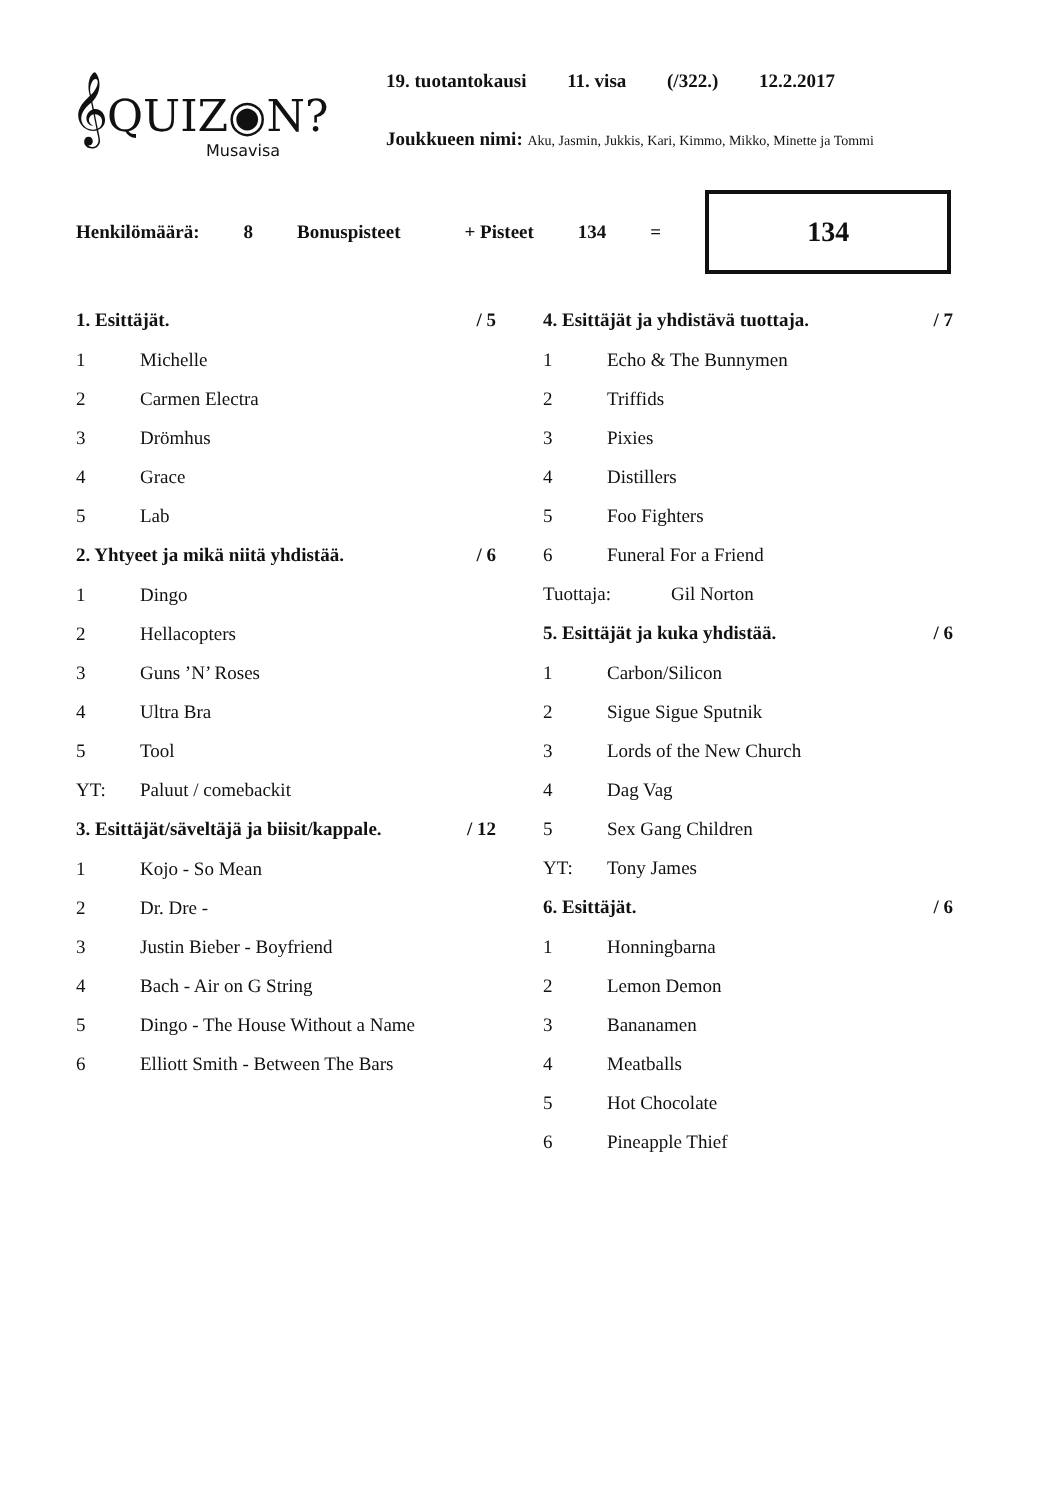𝄞QUIZ◉N?
Musavisa
19. tuotantokausi 11. visa (/322.) 12.2.2017
Joukkueen nimi: Aku, Jasmin, Jukkis, Kari, Kimmo, Mikko, Minette ja Tommi
Henkilömäärä: 8 Bonuspisteet + Pisteet 134 =
134
1. Esittäjät. / 5
1 Michelle
2 Carmen Electra
3 Drömhus
4 Grace
5 Lab
2. Yhtyeet ja mikä niitä yhdistää. / 6
1 Dingo
2 Hellacopters
3 Guns ’N’ Roses
4 Ultra Bra
5 Tool
YT: Paluut / comebackit
3. Esittäjät/säveltäjä ja biisit/kappale. / 12
1 Kojo - So Mean
2 Dr. Dre -
3 Justin Bieber - Boyfriend
4 Bach - Air on G String
5 Dingo - The House Without a Name
6 Elliott Smith - Between The Bars
4. Esittäjät ja yhdistävä tuottaja. / 7
1 Echo & The Bunnymen
2 Triffids
3 Pixies
4 Distillers
5 Foo Fighters
6 Funeral For a Friend
Tuottaja: Gil Norton
5. Esittäjät ja kuka yhdistää. / 6
1 Carbon/Silicon
2 Sigue Sigue Sputnik
3 Lords of the New Church
4 Dag Vag
5 Sex Gang Children
YT: Tony James
6. Esittäjät. / 6
1 Honningbarna
2 Lemon Demon
3 Bananamen
4 Meatballs
5 Hot Chocolate
6 Pineapple Thief